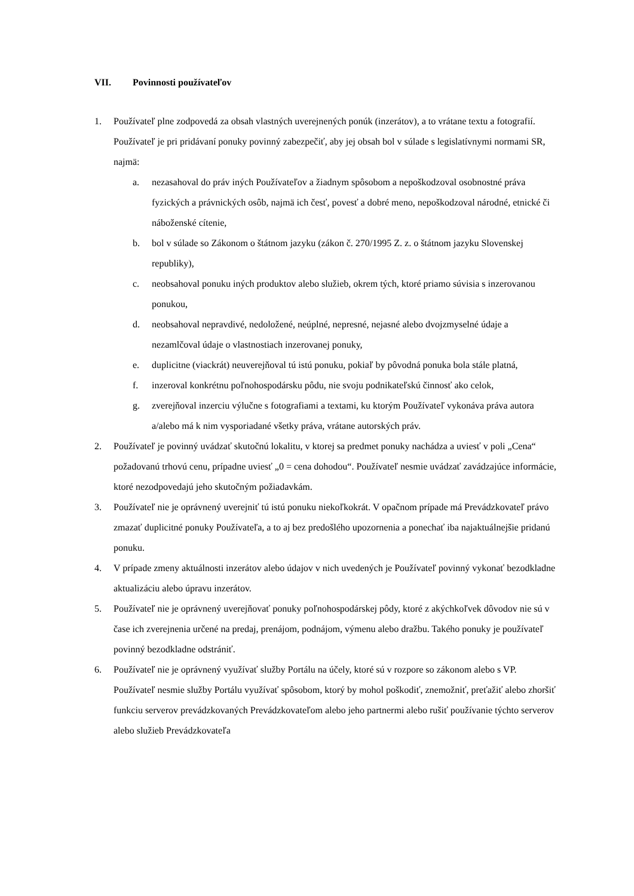VII. Povinnosti používateľov
1. Používateľ plne zodpovedá za obsah vlastných uverejnených ponúk (inzerátov), a to vrátane textu a fotografií. Používateľ je pri pridávaní ponuky povinný zabezpečiť, aby jej obsah bol v súlade s legislatívnymi normami SR, najmä:
a. nezasahoval do práv iných Používateľov a žiadnym spôsobom a nepoškodzoval osobnostné práva fyzických a právnických osôb, najmä ich česť, povesť a dobré meno, nepoškodzoval národné, etnické či náboženské cítenie,
b. bol v súlade so Zákonom o štátnom jazyku (zákon č. 270/1995 Z. z. o štátnom jazyku Slovenskej republiky),
c. neobsahoval ponuku iných produktov alebo služieb, okrem tých, ktoré priamo súvisia s inzerovanou ponukou,
d. neobsahoval nepravdivé, nedoložené, neúplné, nepresné, nejasné alebo dvojzmyselné údaje a nezamlčoval údaje o vlastnostiach inzerovanej ponuky,
e. duplicitne (viackrát) neuverejňoval tú istú ponuku, pokiaľ by pôvodná ponuka bola stále platná,
f. inzeroval konkrétnu poľnohospodársku pôdu, nie svoju podnikateľskú činnosť ako celok,
g. zverejňoval inzerciu výlučne s fotografiami a textami, ku ktorým Používateľ vykonáva práva autora a/alebo má k nim vysporiadané všetky práva, vrátane autorských práv.
2. Používateľ je povinný uvádzať skutočnú lokalitu, v ktorej sa predmet ponuky nachádza a uviesť v poli „Cena“ požadovanú trhovú cenu, prípadne uviesť „0 = cena dohodou“. Používateľ nesmie uvádzať zavádzajúce informácie, ktoré nezodpovedajú jeho skutočným požiadavkám.
3. Používateľ nie je oprávnený uverejniť tú istú ponuku niekoľkokrát. V opačnom prípade má Prevádzkovateľ právo zmazať duplicitné ponuky Používateľa, a to aj bez predošlého upozornenia a ponechať iba najaktuálnejšie pridanú ponuku.
4. V prípade zmeny aktuálnosti inzerátov alebo údajov v nich uvedených je Používateľ povinný vykonať bezodkladne aktualizáciu alebo úpravu inzerátov.
5. Používateľ nie je oprávnený uverejňovať ponuky poľnohospodárskej pôdy, ktoré z akýchkoľvek dôvodov nie sú v čase ich zverejnenia určené na predaj, prenájom, podnájom, výmenu alebo dražbu. Takého ponuky je používateľ povinný bezodkladne odstrániť.
6. Používateľ nie je oprávnený využívať služby Portálu na účely, ktoré sú v rozpore so zákonom alebo s VP. Používateľ nesmie služby Portálu využívať spôsobom, ktorý by mohol poškodiť, znemožniť, preťažiť alebo zhoršiť funkciu serverov prevádzkovaných Prevádzkovateľom alebo jeho partnermi alebo rušiť používanie týchto serverov alebo služieb Prevádzkovateľa